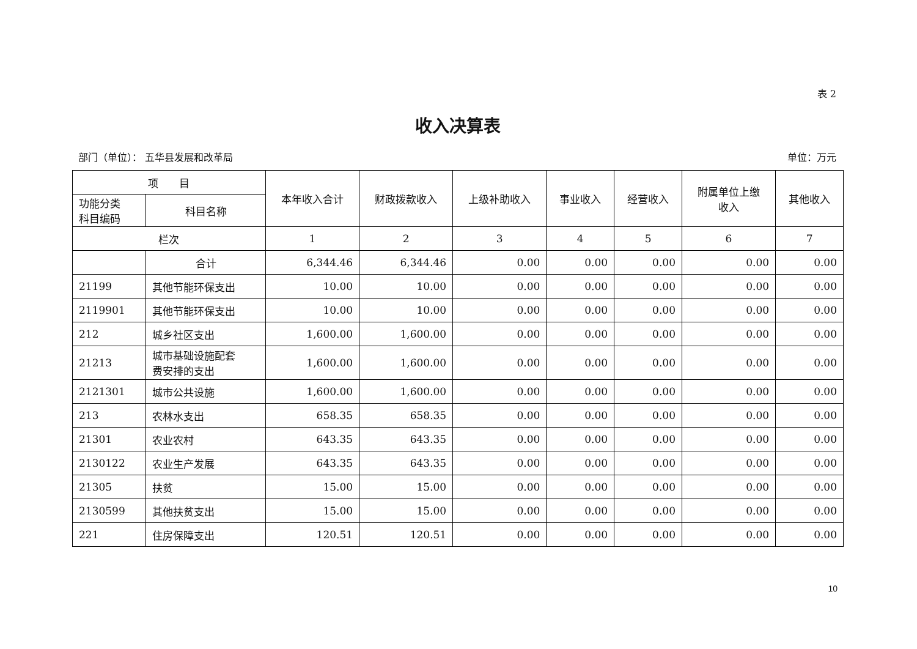表 2
收入决算表
部门（单位）： 五华县发展和改革局 单位：万元
| 项 目 | | 本年收入合计 | 财政拨款收入 | 上级补助收入 | 事业收入 | 经营收入 | 附属单位上缴 收入 | 其他收入 |
| --- | --- | --- | --- | --- | --- | --- | --- | --- |
| 功能分类 科目编码 | 科目名称 | | | | | | | |
| 栏次 | | 1 | 2 | 3 | 4 | 5 | 6 | 7 |
| | 合计 | 6,344.46 | 6,344.46 | 0.00 | 0.00 | 0.00 | 0.00 | 0.00 |
| 21199 | 其他节能环保支出 | 10.00 | 10.00 | 0.00 | 0.00 | 0.00 | 0.00 | 0.00 |
| 2119901 | 其他节能环保支出 | 10.00 | 10.00 | 0.00 | 0.00 | 0.00 | 0.00 | 0.00 |
| 212 | 城乡社区支出 | 1,600.00 | 1,600.00 | 0.00 | 0.00 | 0.00 | 0.00 | 0.00 |
| 21213 | 城市基础设施配套 费安排的支出 | 1,600.00 | 1,600.00 | 0.00 | 0.00 | 0.00 | 0.00 | 0.00 |
| 2121301 | 城市公共设施 | 1,600.00 | 1,600.00 | 0.00 | 0.00 | 0.00 | 0.00 | 0.00 |
| 213 | 农林水支出 | 658.35 | 658.35 | 0.00 | 0.00 | 0.00 | 0.00 | 0.00 |
| 21301 | 农业农村 | 643.35 | 643.35 | 0.00 | 0.00 | 0.00 | 0.00 | 0.00 |
| 2130122 | 农业生产发展 | 643.35 | 643.35 | 0.00 | 0.00 | 0.00 | 0.00 | 0.00 |
| 21305 | 扶贫 | 15.00 | 15.00 | 0.00 | 0.00 | 0.00 | 0.00 | 0.00 |
| 2130599 | 其他扶贫支出 | 15.00 | 15.00 | 0.00 | 0.00 | 0.00 | 0.00 | 0.00 |
| 221 | 住房保障支出 | 120.51 | 120.51 | 0.00 | 0.00 | 0.00 | 0.00 | 0.00 |
10